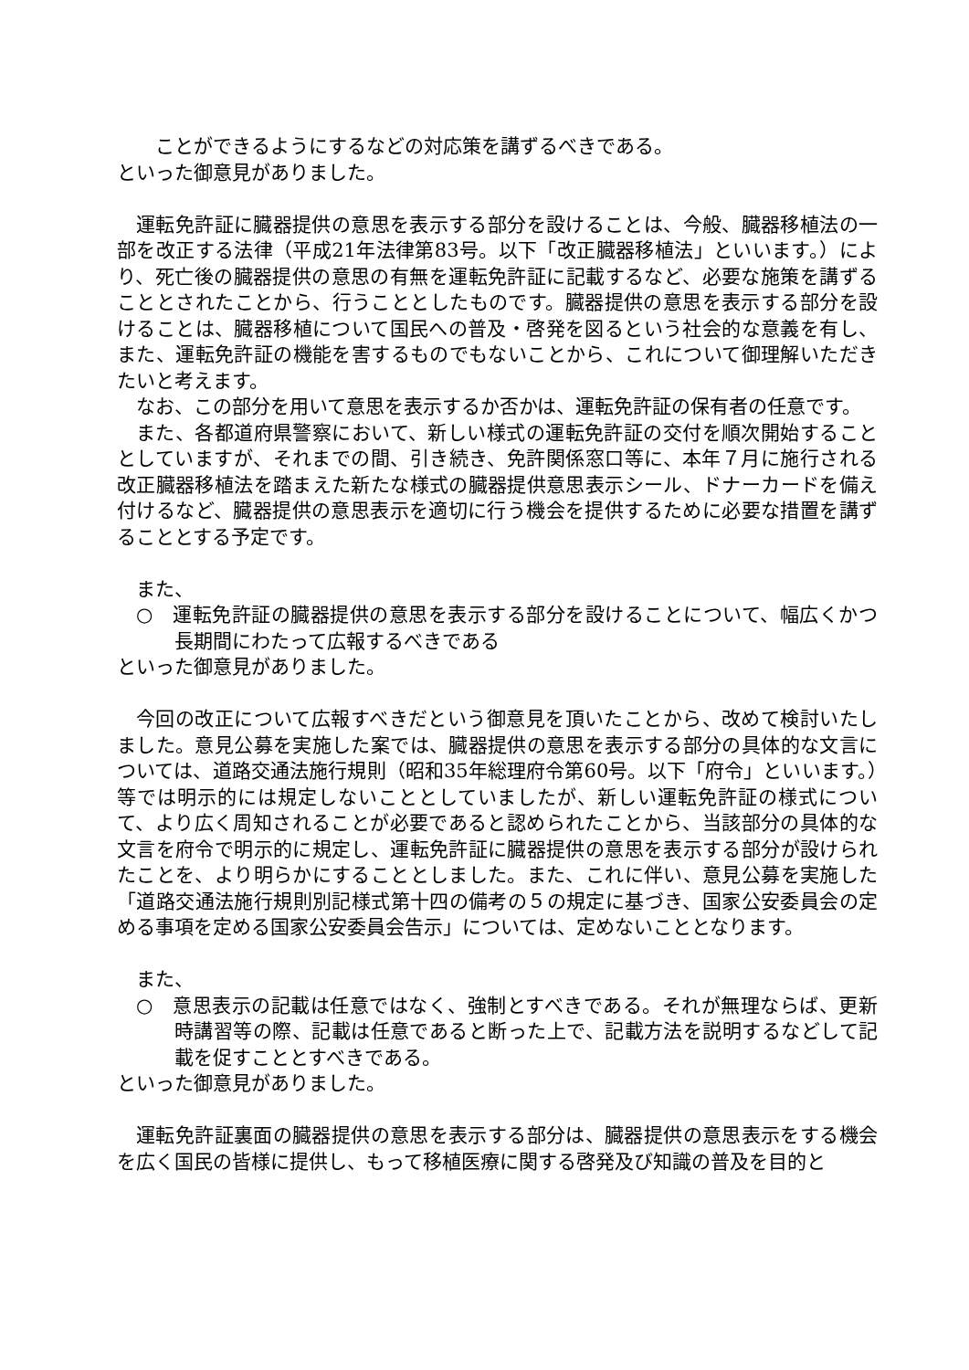ことができるようにするなどの対応策を講ずるべきである。
といった御意見がありました。
運転免許証に臓器提供の意思を表示する部分を設けることは、今般、臓器移植法の一部を改正する法律（平成21年法律第83号。以下「改正臓器移植法」といいます。）により、死亡後の臓器提供の意思の有無を運転免許証に記載するなど、必要な施策を講ずることとされたことから、行うこととしたものです。臓器提供の意思を表示する部分を設けることは、臓器移植について国民への普及・啓発を図るという社会的な意義を有し、また、運転免許証の機能を害するものでもないことから、これについて御理解いただきたいと考えます。
なお、この部分を用いて意思を表示するか否かは、運転免許証の保有者の任意です。
また、各都道府県警察において、新しい様式の運転免許証の交付を順次開始することとしていますが、それまでの間、引き続き、免許関係窓口等に、本年７月に施行される改正臓器移植法を踏まえた新たな様式の臓器提供意思表示シール、ドナーカードを備え付けるなど、臓器提供の意思表示を適切に行う機会を提供するために必要な措置を講ずることとする予定です。
また、
○　運転免許証の臓器提供の意思を表示する部分を設けることについて、幅広くかつ長期間にわたって広報するべきである
といった御意見がありました。
今回の改正について広報すべきだという御意見を頂いたことから、改めて検討いたしました。意見公募を実施した案では、臓器提供の意思を表示する部分の具体的な文言については、道路交通法施行規則（昭和35年総理府令第60号。以下「府令」といいます。）等では明示的には規定しないこととしていましたが、新しい運転免許証の様式について、より広く周知されることが必要であると認められたことから、当該部分の具体的な文言を府令で明示的に規定し、運転免許証に臓器提供の意思を表示する部分が設けられたことを、より明らかにすることとしました。また、これに伴い、意見公募を実施した「道路交通法施行規則別記様式第十四の備考の５の規定に基づき、国家公安委員会の定める事項を定める国家公安委員会告示」については、定めないこととなります。
また、
○　意思表示の記載は任意ではなく、強制とすべきである。それが無理ならば、更新時講習等の際、記載は任意であると断った上で、記載方法を説明するなどして記載を促すこととすべきである。
といった御意見がありました。
運転免許証裏面の臓器提供の意思を表示する部分は、臓器提供の意思表示をする機会を広く国民の皆様に提供し、もって移植医療に関する啓発及び知識の普及を目的と